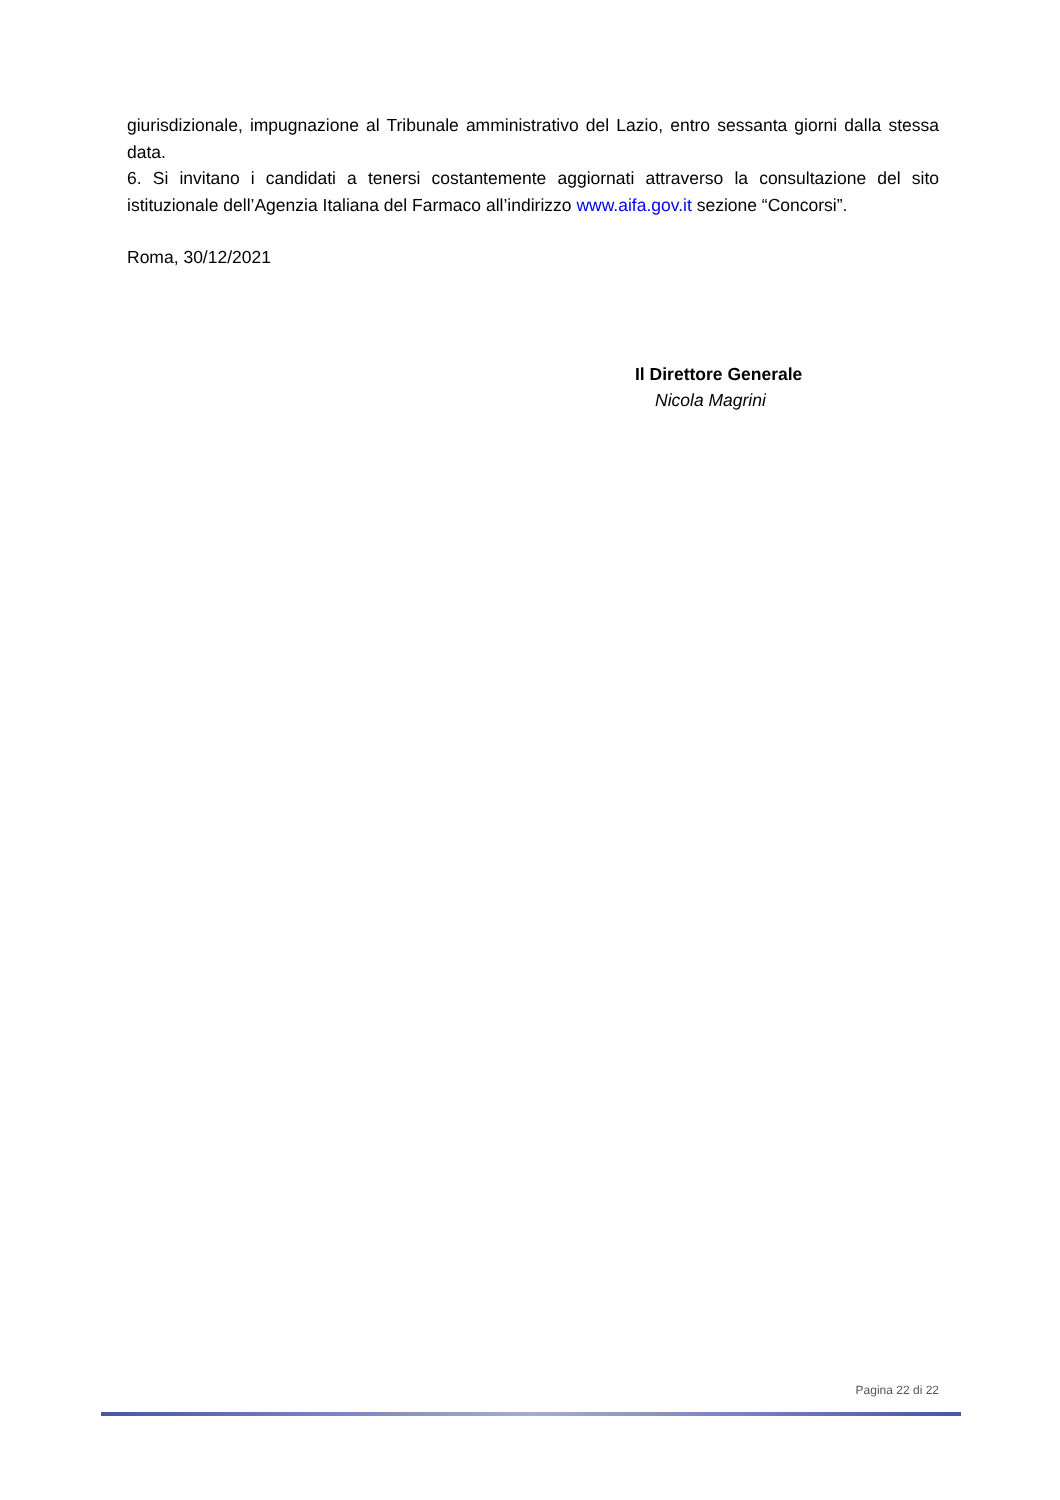giurisdizionale, impugnazione al Tribunale amministrativo del Lazio, entro sessanta giorni dalla stessa data.
6. Si invitano i candidati a tenersi costantemente aggiornati attraverso la consultazione del sito istituzionale dell’Agenzia Italiana del Farmaco all’indirizzo www.aifa.gov.it sezione “Concorsi”.
Roma, 30/12/2021
Il Direttore Generale
Nicola Magrini
Pagina 22 di 22